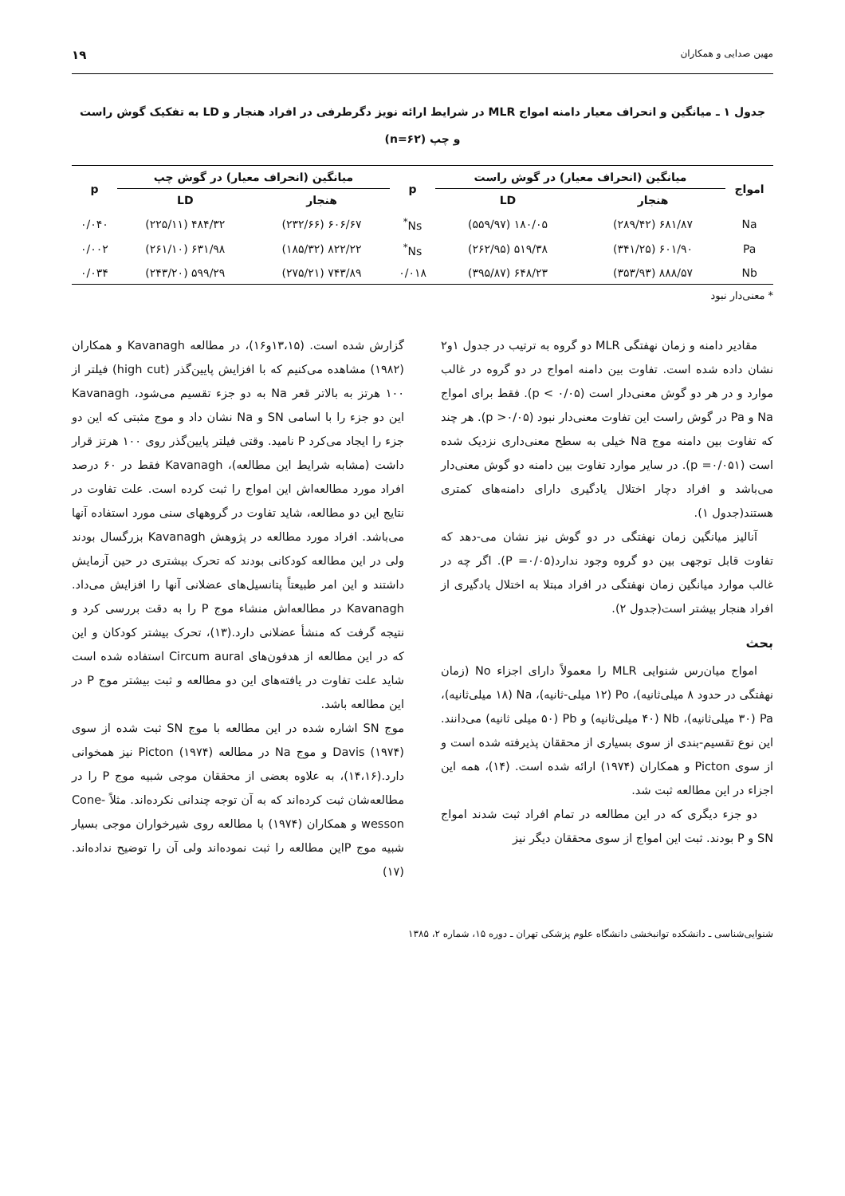مهین صدایی و همکاران ۱۹
جدول ۱ ـ میانگین و انحراف معیار دامنه امواج MLR در شرایط ارائه نویز دگرطرفی در افراد هنجار و LD به تفکیک گوش راست
و چپ (n=۶۲)
| امواج | میانگین (انحراف معیار) در گوش راست | | p | میانگین (انحراف معیار) در گوش چپ | | p |
| --- | --- | --- | --- | --- | --- | --- |
| | هنجار | LD | | هنجار | LD | |
| Na | ۶۸۱/۸۷ (۲۸۹/۴۲) | ۱۸۰/۰۵ (۵۵۹/۹۷) | Ns<sup>*</sup> | ۶۰۶/۶۷ (۲۳۲/۶۶) | ۴۸۴/۳۲ (۲۲۵/۱۱) | ۰/۰۴۰ |
| Pa | ۶۰۱/۹۰ (۳۴۱/۲۵) | ۵۱۹/۳۸ (۲۶۲/۹۵) | Ns<sup>*</sup> | ۸۲۲/۲۲ (۱۸۵/۳۲) | ۶۳۱/۹۸ (۲۶۱/۱۰) | ۰/۰۰۲ |
| Nb | ۸۸۸/۵۷ (۳۵۳/۹۳) | ۶۴۸/۲۳ (۳۹۵/۸۷) | ۰/۰۱۸ | ۷۴۳/۸۹ (۲۷۵/۲۱) | ۵۹۹/۲۹ (۲۴۳/۲۰) | ۰/۰۳۴ |
* معنی‌دار نبود
مقادیر دامنه و زمان نهفتگی MLR دو گروه به ترتیب در جدول ۱و۲ نشان داده شده است. تفاوت بین دامنه امواج در دو گروه در غالب موارد و در هر دو گوش معنی‌دار است (p < ۰/۰۵). فقط برای امواج Na و Pa در گوش راست این تفاوت معنی‌دار نبود (p >۰/۰۵). هر چند که تفاوت بین دامنه موج Na خیلی به سطح معنی‌داری نزدیک شده است (p =۰/۰۵۱). در سایر موارد تفاوت بین دامنه دو گوش معنی‌دار می‌باشد و افراد دچار اختلال یادگیری دارای دامنه‌های کمتری هستند(جدول ۱).
آنالیز میانگین زمان نهفتگی در دو گوش نیز نشان می-دهد که تفاوت قابل توجهی بین دو گروه وجود ندارد(P =۰/۰۵). اگر چه در غالب موارد میانگین زمان نهفتگی در افراد مبتلا به اختلال یادگیری از افراد هنجار بیشتر است(جدول ۲).
بحث
امواج میان‌رس شنوایی MLR را معمولاً دارای اجزاء No (زمان نهفتگی در حدود ۸ میلی‌ثانیه)، Po (۱۲ میلی-ثانیه)، Na (۱۸ میلی‌ثانیه)، Pa (۳۰ میلی‌ثانیه)، Nb (۴۰ میلی‌ثانیه) و Pb (۵۰ میلی ثانیه) می‌دانند. این نوع تقسیم-بندی از سوی بسیاری از محققان پذیرفته شده است و از سوی Picton و همکاران (۱۹۷۴) ارائه شده است. (۱۴)، همه این اجزاء در این مطالعه ثبت شد.
دو جزء دیگری که در این مطالعه در تمام افراد ثبت شدند امواج SN و P بودند. ثبت این امواج از سوی محققان دیگر نیز
گزارش شده است. (۱۳،۱۵و۱۶)، در مطالعه Kavanagh و همکاران (۱۹۸۲) مشاهده می‌کنیم که با افزایش پایین‌گذر (high cut) فیلتر از ۱۰۰ هرتز به بالاتر قعر Na به دو جزء تقسیم می‌شود، Kavanagh این دو جزء را با اسامی SN و Na نشان داد و موج مثبتی که این دو جزء را ایجاد می‌کرد P نامید. وقتی فیلتر پایین‌گذر روی ۱۰۰ هرتز قرار داشت (مشابه شرایط این مطالعه)، Kavanagh فقط در ۶۰ درصد افراد مورد مطالعه‌اش این امواج را ثبت کرده است. علت تفاوت در نتایج این دو مطالعه، شاید تفاوت در گروههای سنی مورد استفاده آنها می‌باشد. افراد مورد مطالعه در پژوهش Kavanagh بزرگسال بودند ولی در این مطالعه کودکانی بودند که تحرک بیشتری در حین آزمایش داشتند و این امر طبیعتاً پتانسیل‌های عضلانی آنها را افزایش می‌داد. Kavanagh در مطالعه‌اش منشاء موج P را به دقت بررسی کرد و نتیجه گرفت که منشأ عضلانی دارد.(۱۳)، تحرک بیشتر کودکان و این که در این مطالعه از هدفون‌های Circum aural استفاده شده است شاید علت تفاوت در یافته‌های این دو مطالعه و ثبت بیشتر موج P در این مطالعه باشد.
موج SN اشاره شده در این مطالعه با موج SN ثبت شده از سوی Davis (۱۹۷۴) و موج Na در مطالعه Picton (۱۹۷۴) نیز همخوانی دارد.(۱۴،۱۶)، به علاوه بعضی از محققان موجی شبیه موج P را در مطالعه‌شان ثبت کرده‌اند که به آن توجه چندانی نکرده‌اند. مثلاً Cone-wesson و همکاران (۱۹۷۴) با مطالعه روی شیرخواران موجی بسیار شبیه موج Pاین مطالعه را ثبت نموده‌اند ولی آن را توضیح نداده‌اند.(۱۷)
شنوایی‌شناسی ـ دانشکده توانبخشی دانشگاه علوم پزشکی تهران ـ دوره ۱۵، شماره ۲، ۱۳۸۵